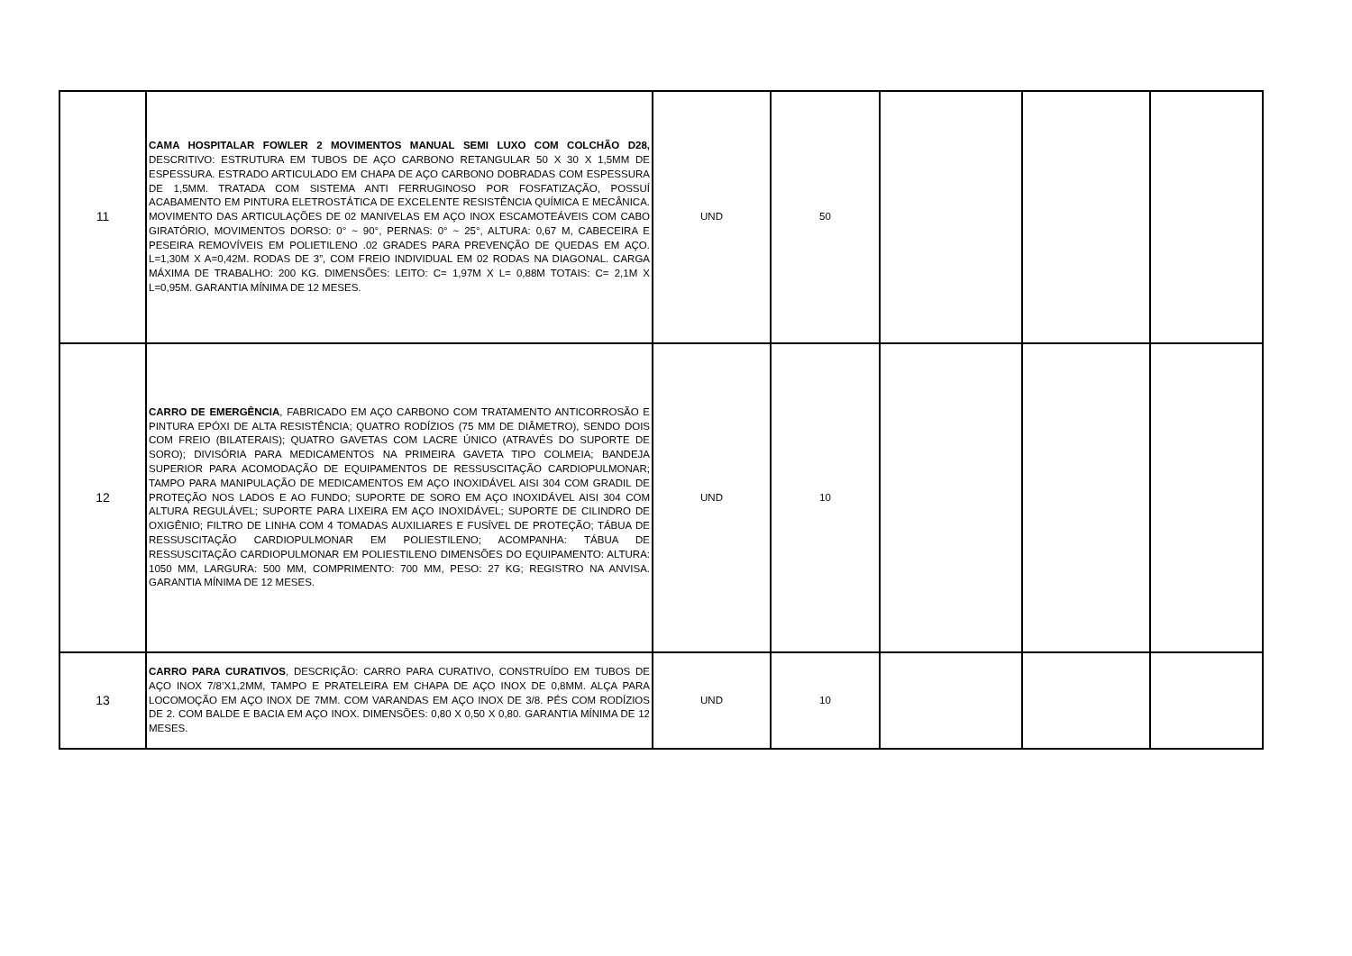| 11 | CAMA HOSPITALAR FOWLER 2 MOVIMENTOS MANUAL SEMI LUXO COM COLCHÃO D28, DESCRITIVO: ESTRUTURA EM TUBOS DE AÇO CARBONO RETANGULAR 50 X 30 X 1,5MM DE ESPESSURA. ESTRADO ARTICULADO EM CHAPA DE AÇO CARBONO DOBRADAS COM ESPESSURA DE 1,5MM. TRATADA COM SISTEMA ANTI FERRUGINOSO POR FOSFATIZAÇÃO, POSSUÍ ACABAMENTO EM PINTURA ELETROSTÁTICA DE EXCELENTE RESISTÊNCIA QUÍMICA E MECÂNICA. MOVIMENTO DAS ARTICULAÇÕES DE 02 MANIVELAS EM AÇO INOX ESCAMOTEÁVEIS COM CABO GIRATÓRIO, MOVIMENTOS DORSO: 0° ~ 90°, PERNAS: 0° ~ 25°, ALTURA: 0,67 M, CABECEIRA E PESEIRA REMOVÍVEIS EM POLIETILENO .02 GRADES PARA PREVENÇÃO DE QUEDAS EM AÇO. L=1,30M X A=0,42M. RODAS DE 3”, COM FREIO INDIVIDUAL EM 02 RODAS NA DIAGONAL. CARGA MÁXIMA DE TRABALHO: 200 KG. DIMENSÕES: LEITO: C= 1,97M X L= 0,88M TOTAIS: C= 2,1M X L=0,95M. GARANTIA MÍNIMA DE 12 MESES. | UND | 50 | | | |
| 12 | CARRO DE EMERGÊNCIA , FABRICADO EM AÇO CARBONO COM TRATAMENTO ANTICORROSÃO E PINTURA EPÓXI DE ALTA RESISTÊNCIA; QUATRO RODÍZIOS (75 MM DE DIÂMETRO), SENDO DOIS COM FREIO (BILATERAIS); QUATRO GAVETAS COM LACRE ÚNICO (ATRAVÉS DO SUPORTE DE SORO); DIVISÓRIA PARA MEDICAMENTOS NA PRIMEIRA GAVETA TIPO COLMEIA; BANDEJA SUPERIOR PARA ACOMODAÇÃO DE EQUIPAMENTOS DE RESSUSCITAÇÃO CARDIOPULMONAR; TAMPO PARA MANIPULAÇÃO DE MEDICAMENTOS EM AÇO INOXIDÁVEL AISI 304 COM GRADIL DE PROTEÇÃO NOS LADOS E AO FUNDO; SUPORTE DE SORO EM AÇO INOXIDÁVEL AISI 304 COM ALTURA REGULÁVEL; SUPORTE PARA LIXEIRA EM AÇO INOXIDÁVEL; SUPORTE DE CILINDRO DE OXIGÊNIO; FILTRO DE LINHA COM 4 TOMADAS AUXILIARES E FUSÍVEL DE PROTEÇÃO; TÁBUA DE RESSUSCITAÇÃO CARDIOPULMONAR EM POLIESTILENO; ACOMPANHA: TÁBUA DE RESSUSCITAÇÃO CARDIOPULMONAR EM POLIESTILENO DIMENSÕES DO EQUIPAMENTO: ALTURA: 1050 MM, LARGURA: 500 MM, COMPRIMENTO: 700 MM, PESO: 27 KG; REGISTRO NA ANVISA. GARANTIA MÍNIMA DE 12 MESES. | UND | 10 | | | |
| 13 | CARRO PARA CURATIVOS , DESCRIÇÃO: CARRO PARA CURATIVO, CONSTRUÍDO EM TUBOS DE AÇO INOX 7/8’X1,2MM, TAMPO E PRATELEIRA EM CHAPA DE AÇO INOX DE 0,8MM. ALÇA PARA LOCOMOÇÃO EM AÇO INOX DE 7MM. COM VARANDAS EM AÇO INOX DE 3/8. PÉS COM RODÍZIOS DE 2. COM BALDE E BACIA EM AÇO INOX. DIMENSÕES: 0,80 X 0,50 X 0,80. GARANTIA MÍNIMA DE 12 MESES. | UND | 10 | | | |